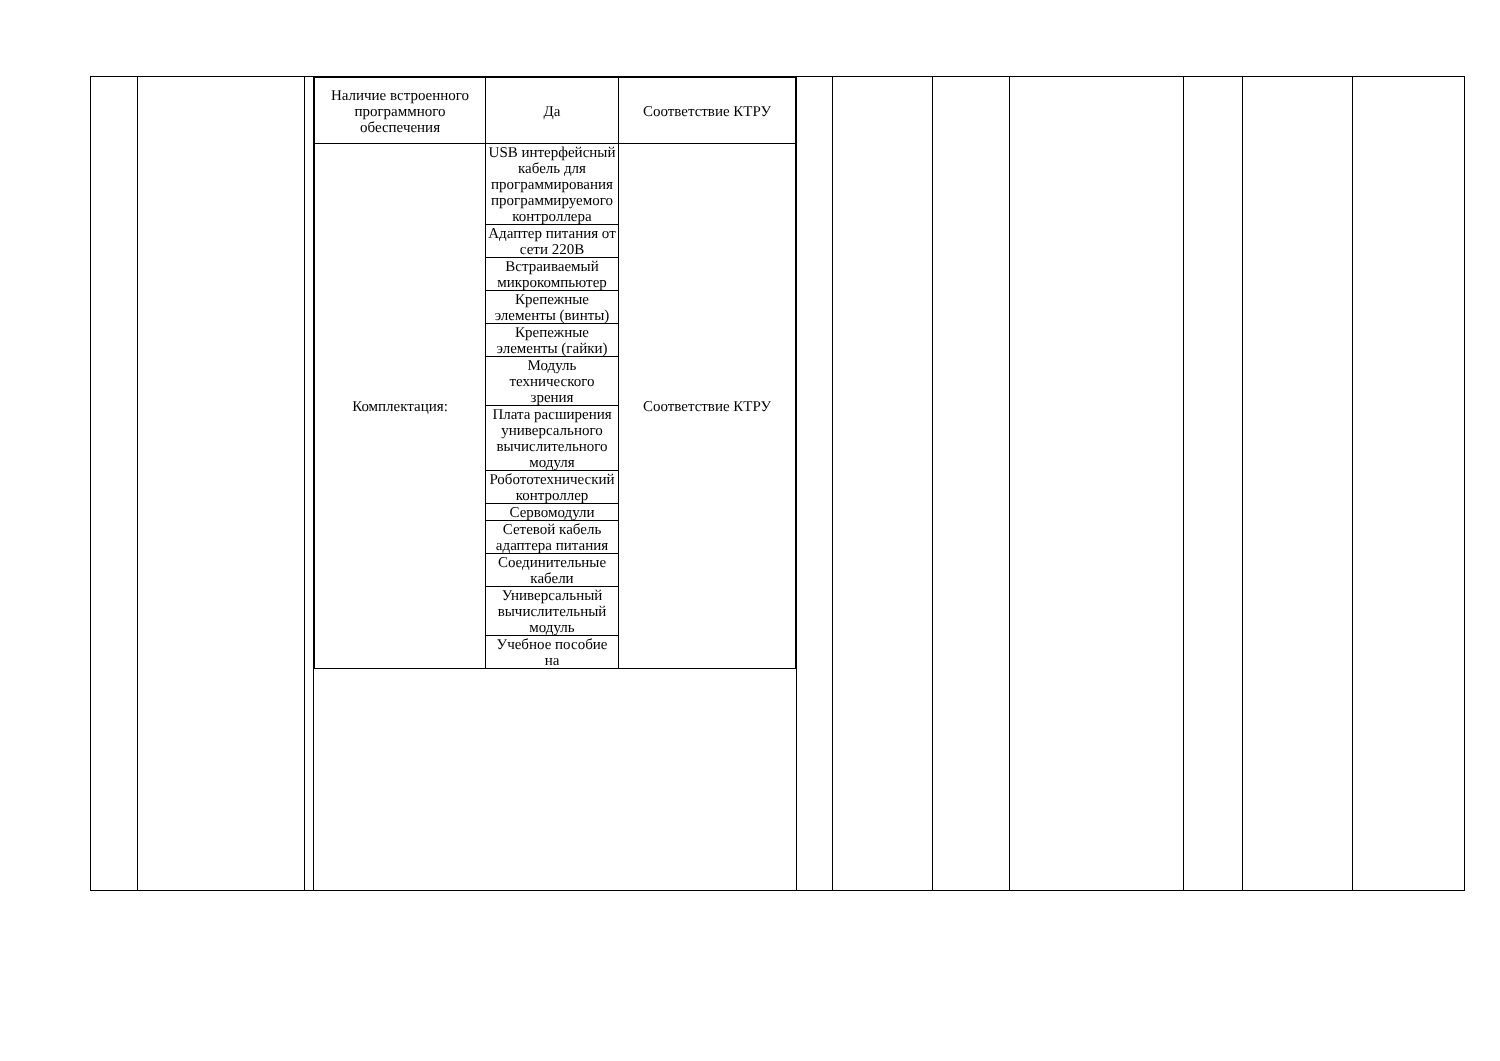| | | | / Наличие встроенного программного обеспечения / Да / Соответствие КТРУ / / Комплектация: / USB интерфейсный кабель для программирования программируемого контроллера / Соответствие КТРУ / / / Адаптер питания от сети 220В / / / / Встраиваемый микрокомпьютер / / / / Крепежные элементы (винты) / / / / Крепежные элементы (гайки) / / / / Модуль технического зрения / / / / Плата расширения универсального вычислительного модуля / / / / Робототехнический контроллер / / / / Сервомодули / / / / Сетевой кабель адаптера питания / / / / Соединительные кабели / / / / Универсальный вычислительный модуль / / / / Учебное пособие на / / | | | | | | | |